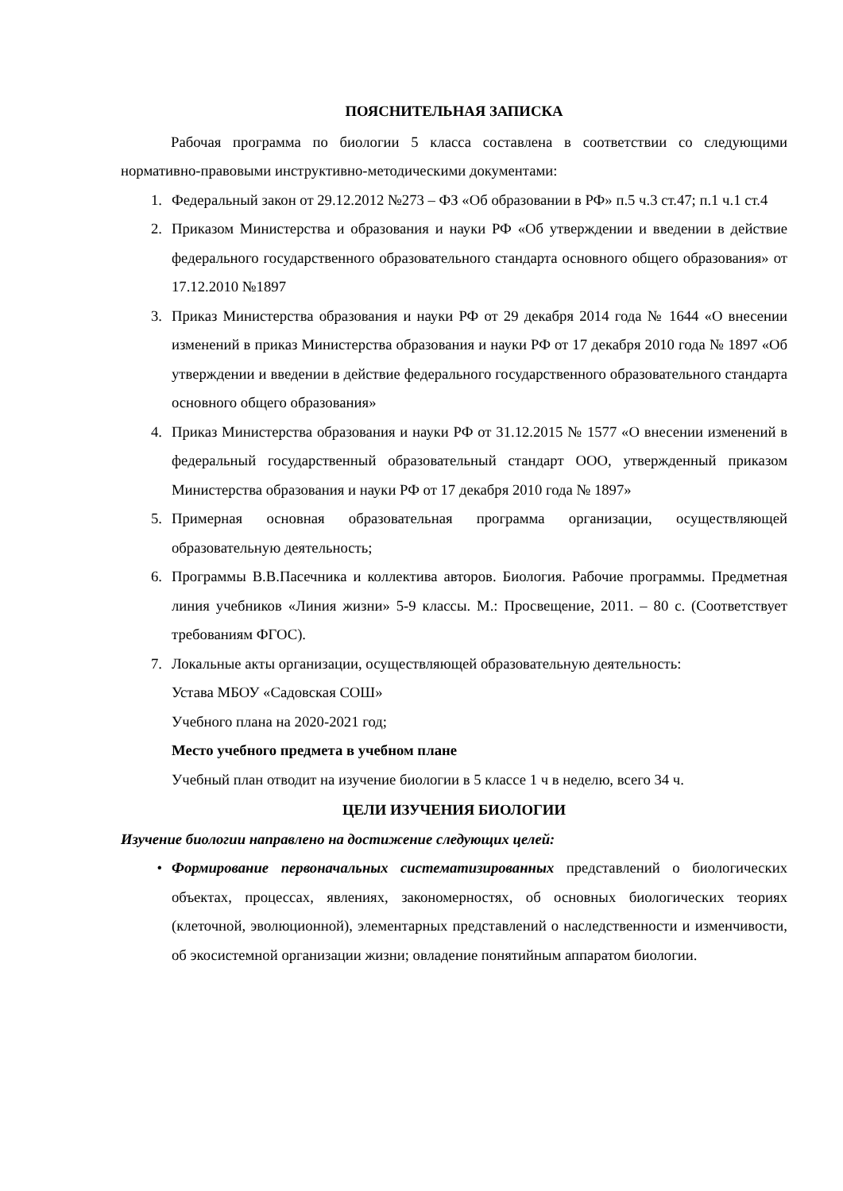ПОЯСНИТЕЛЬНАЯ ЗАПИСКА
Рабочая программа по биологии 5 класса составлена в соответствии со следующими нормативно-правовыми инструктивно-методическими документами:
1. Федеральный закон от 29.12.2012 №273 – ФЗ «Об образовании в РФ» п.5 ч.3 ст.47; п.1 ч.1 ст.4
2. Приказом Министерства и образования и науки РФ «Об утверждении и введении в действие федерального государственного образовательного стандарта основного общего образования» от 17.12.2010 №1897
3. Приказ Министерства образования и науки РФ от 29 декабря 2014 года № 1644 «О внесении изменений в приказ Министерства образования и науки РФ от 17 декабря 2010 года № 1897 «Об утверждении и введении в действие федерального государственного образовательного стандарта основного общего образования»
4. Приказ Министерства образования и науки РФ от 31.12.2015 № 1577 «О внесении изменений в федеральный государственный образовательный стандарт ООО, утвержденный приказом Министерства образования и науки РФ от 17 декабря 2010 года № 1897»
5. Примерная основная образовательная программа организации, осуществляющей образовательную деятельность;
6. Программы В.В.Пасечника и коллектива авторов. Биология. Рабочие программы. Предметная линия учебников «Линия жизни» 5-9 классы. М.: Просвещение, 2011. – 80 с. (Соответствует требованиям ФГОС).
7. Локальные акты организации, осуществляющей образовательную деятельность:
Устава МБОУ «Садовская СОШ»
Учебного плана на 2020-2021 год;
Место учебного предмета в учебном плане
Учебный план отводит на изучение биологии в 5 классе 1 ч в неделю, всего 34 ч.
ЦЕЛИ ИЗУЧЕНИЯ БИОЛОГИИ
Изучение биологии направлено на достижение следующих целей:
• Формирование первоначальных систематизированных представлений о биологических объектах, процессах, явлениях, закономерностях, об основных биологических теориях (клеточной, эволюционной), элементарных представлений о наследственности и изменчивости, об экосистемной организации жизни; овладение понятийным аппаратом биологии.